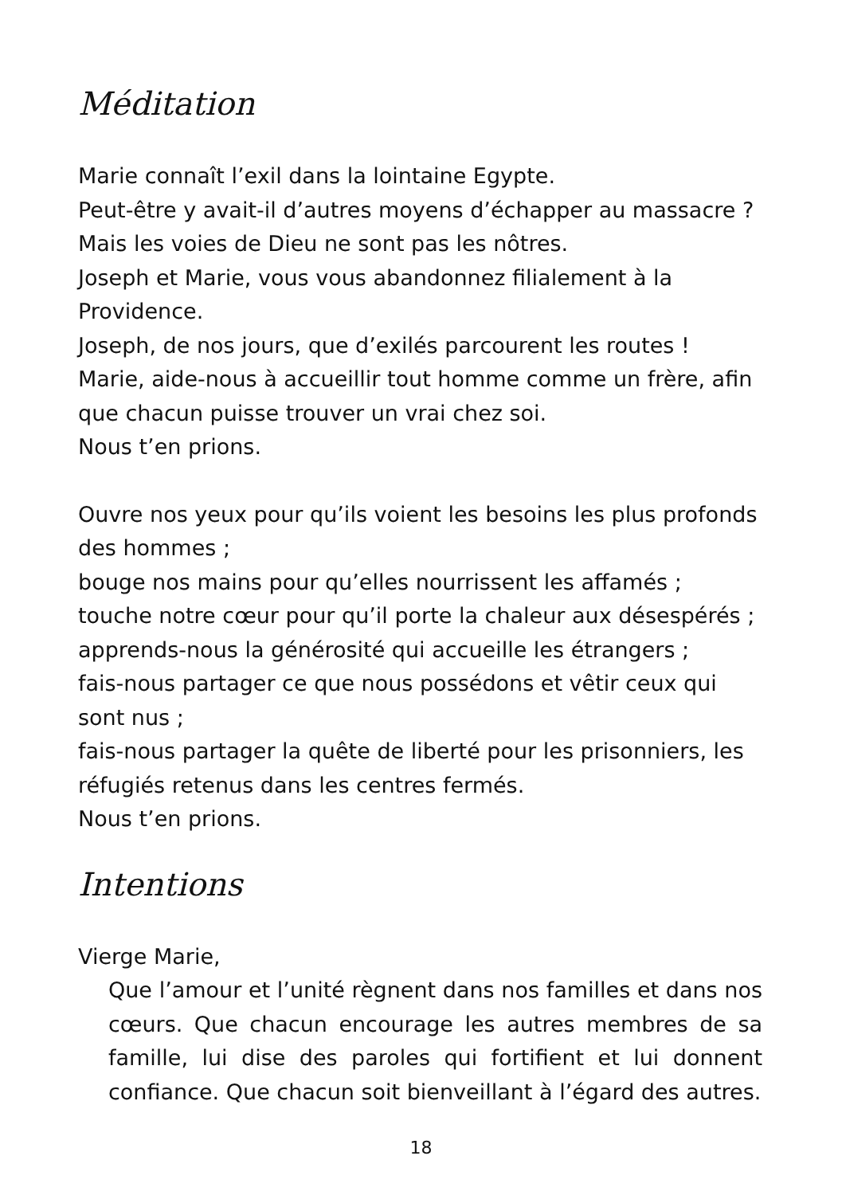Méditation
Marie connaît l’exil dans la lointaine Egypte.
Peut-être y avait-il d’autres moyens d’échapper au massacre ?
Mais les voies de Dieu ne sont pas les nôtres.
Joseph et Marie, vous vous abandonnez filialement à la Providence.
Joseph, de nos jours, que d’exilés parcourent les routes !
Marie, aide-nous à accueillir tout homme comme un frère, afin que chacun puisse trouver un vrai chez soi.
Nous t’en prions.
Ouvre nos yeux pour qu’ils voient les besoins les plus profonds des hommes ;
bouge nos mains pour qu’elles nourrissent les affamés ;
touche notre cœur pour qu’il porte la chaleur aux désespérés ;
apprends-nous la générosité qui accueille les étrangers ;
fais-nous partager ce que nous possédons et vêtir ceux qui sont nus ;
fais-nous partager la quête de liberté pour les prisonniers, les réfugiés retenus dans les centres fermés.
Nous t’en prions.
Intentions
Vierge Marie,
Que l’amour et l’unité règnent dans nos familles et dans nos cœurs. Que chacun encourage les autres membres de sa famille, lui dise des paroles qui fortifient et lui donnent confiance. Que chacun soit bienveillant à l’égard des autres.
18